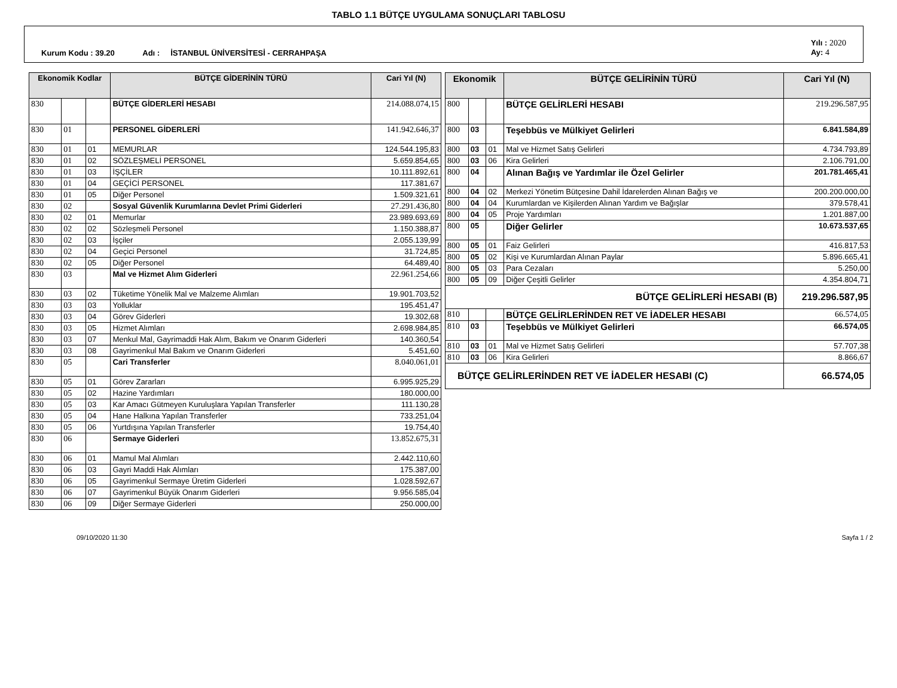TABLO 1.1 BÜTÇE UYGULAMA SONUÇLARI TABLOSU
Kurum Kodu : 39.20 Adı : İSTANBUL ÜNİVERSİTESİ - CERRAHPAŞA Yılı : 2020
Ay: 4
| Ekonomik Kodlar | | | BÜTÇE GİDERİNİN TÜRÜ | Cari Yıl (N) |
| --- | --- | --- | --- | --- |
| 830 | | | BÜTÇE GİDERLERİ HESABI | 214.088.074,15 |
| 830 | 01 | | PERSONEL GİDERLERİ | 141.942.646,37 |
| 830 | 01 | 01 | MEMURLAR | 124.544.195,83 |
| 830 | 01 | 02 | SÖZLEŞMELİ PERSONEL | 5.659.854,65 |
| 830 | 01 | 03 | İŞÇİLER | 10.111.892,61 |
| 830 | 01 | 04 | GEÇİCİ PERSONEL | 117.381,67 |
| 830 | 01 | 05 | Diğer Personel | 1.509.321,61 |
| 830 | 02 | | Sosyal Güvenlik Kurumlarına Devlet Primi Giderleri | 27.291.436,80 |
| 830 | 02 | 01 | Memurlar | 23.989.693,69 |
| 830 | 02 | 02 | Sözleşmeli Personel | 1.150.388,87 |
| 830 | 02 | 03 | İşçiler | 2.055.139,99 |
| 830 | 02 | 04 | Geçici Personel | 31.724,85 |
| 830 | 02 | 05 | Diğer Personel | 64.489,40 |
| 830 | 03 | | Mal ve Hizmet Alım Giderleri | 22.961.254,66 |
| 830 | 03 | 02 | Tüketime Yönelik Mal ve Malzeme Alımları | 19.901.703,52 |
| 830 | 03 | 03 | Yolluklar | 195.451,47 |
| 830 | 03 | 04 | Görev Giderleri | 19.302,68 |
| 830 | 03 | 05 | Hizmet Alımları | 2.698.984,85 |
| 830 | 03 | 07 | Menkul Mal, Gayrimaddi Hak Alım, Bakım ve Onarım Giderleri | 140.360,54 |
| 830 | 03 | 08 | Gayrimenkul Mal Bakım ve Onarım Giderleri | 5.451,60 |
| 830 | 05 | | Cari Transferler | 8.040.061,01 |
| 830 | 05 | 01 | Görev Zararları | 6.995.925,29 |
| 830 | 05 | 02 | Hazine Yardımları | 180.000,00 |
| 830 | 05 | 03 | Kar Amacı Gütmeyen Kuruluşlara Yapılan Transferler | 111.130,28 |
| 830 | 05 | 04 | Hane Halkına Yapılan Transferler | 733.251,04 |
| 830 | 05 | 06 | Yurtdışına Yapılan Transferler | 19.754,40 |
| 830 | 06 | | Sermaye Giderleri | 13.852.675,31 |
| 830 | 06 | 01 | Mamul Mal Alımları | 2.442.110,60 |
| 830 | 06 | 03 | Gayri Maddi Hak Alımları | 175.387,00 |
| 830 | 06 | 05 | Gayrimenkul Sermaye Üretim Giderleri | 1.028.592,67 |
| 830 | 06 | 07 | Gayrimenkul Büyük Onarım Giderleri | 9.956.585,04 |
| 830 | 06 | 09 | Diğer Sermaye Giderleri | 250.000,00 |
| Ekonomik | | | BÜTÇE GELİRİNİN TÜRÜ | Cari Yıl (N) |
| --- | --- | --- | --- | --- |
| 800 | | | BÜTÇE GELİRLERİ HESABI | 219.296.587,95 |
| 800 | 03 | | Teşebbüs ve Mülkiyet Gelirleri | 6.841.584,89 |
| 800 | 03 | 01 | Mal ve Hizmet Satış Gelirleri | 4.734.793,89 |
| 800 | 03 | 06 | Kira Gelirleri | 2.106.791,00 |
| 800 | 04 | | Alınan Bağış ve Yardımlar ile Özel Gelirler | 201.781.465,41 |
| 800 | 04 | 02 | Merkezi Yönetim Bütçesine Dahil İdarelerden Alınan Bağış ve | 200.200.000,00 |
| 800 | 04 | 04 | Kurumlardan ve Kişilerden Alınan Yardım ve Bağışlar | 379.578,41 |
| 800 | 04 | 05 | Proje Yardımları | 1.201.887,00 |
| 800 | 05 | | Diğer Gelirler | 10.673.537,65 |
| 800 | 05 | 01 | Faiz Gelirleri | 416.817,53 |
| 800 | 05 | 02 | Kişi ve Kurumlardan Alınan Paylar | 5.896.665,41 |
| 800 | 05 | 03 | Para Cezaları | 5.250,00 |
| 800 | 05 | 09 | Diğer Çeşitli Gelirler | 4.354.804,71 |
| BÜTÇE GELİRLERİ HESABI (B) | | | | 219.296.587,95 |
| 810 | | | BÜTÇE GELİRLERİNDEN RET VE İADELER HESABI | 66.574,05 |
| 810 | 03 | | Teşebbüs ve Mülkiyet Gelirleri | 66.574,05 |
| 810 | 03 | 01 | Mal ve Hizmet Satış Gelirleri | 57.707,38 |
| 810 | 03 | 06 | Kira Gelirleri | 8.866,67 |
| BÜTÇE GELİRLERİNDEN RET VE İADELER HESABI (C) | | | | 66.574,05 |
09/10/2020 11:30 Sayfa 1 / 2